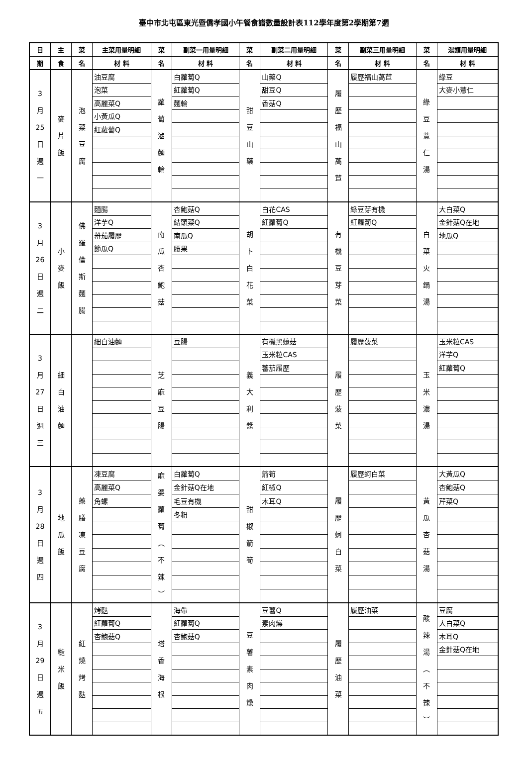臺中市北屯區東光暨僑孝國小午餐食譜數量設計表112學年度第2學期第7週
| 日 | 主 | 菜 | 主菜用量明細 | 菜 | 副菜一用量明細 | 菜 | 副菜二用量明細 | 菜 | 副菜三用量明細 | 菜 | 湯類用量明細 |
| --- | --- | --- | --- | --- | --- | --- | --- | --- | --- | --- | --- |
| 期 | 食 | 名 | 材 料 | 名 | 材 料 | 名 | 材 料 | 名 | 材 料 | 名 | 材 料 |
| 3 月 25 日 週 一 | 麥 片 飯 | 泡 菜 豆 腐 | 油豆腐 | 蘿 蔔 滷 麵 輪 | 白蘿蔔Q | 甜 豆 山 藥 | 山藥Q | 履 歷 福 山 萵 苣 | 履歷福山萵苣 | 綠 豆 薏 仁 湯 | 綠豆 |
| | | | 泡菜 | | 紅蘿蔔Q | | 甜豆Q | | | | 大麥小薏仁 |
| | | | 高麗菜Q | | 麵輪 | | 香菇Q | | | | |
| | | | 小黃瓜Q | | | | | | | | |
| | | | 紅蘿蔔Q | | | | | | | | |
| 3 月 26 日 週 二 | 小 麥 飯 | 佛 羅 倫 斯 麵 腸 | 麵腸 | 南 瓜 杏 鮑 菇 | 杏鮑菇Q | 胡 卜 白 花 菜 | 白花CAS | 有 機 豆 芽 菜 | 綠豆芽有機 | 白 菜 火 鍋 湯 | 大白菜Q |
| | | | 洋芋Q | | 結頭菜Q | | 紅蘿蔔Q | | 紅蘿蔔Q | | 金針菇Q在地 |
| | | | 蕃茄履歷 | | 南瓜Q | | | | | | 地瓜Q |
| | | | 節瓜Q | | 腰果 | | | | | | |
| 3 月 27 日 週 三 | 細 白 油 麵 | | 細白油麵 | 芝 麻 豆 腸 | 豆腸 | 義 大 利 醬 | 有機黑蠔菇 | 履 歷 菠 菜 | 履歷菠菜 | 玉 米 濃 湯 | 玉米粒CAS |
| | | | | | | | 玉米粒CAS | | | | 洋芋Q |
| | | | | | | | 蕃茄履歷 | | | | 紅蘿蔔Q |
| 3 月 28 日 週 四 | 地 瓜 飯 | 藥 膳 凍 豆 腐 | 凍豆腐 | 麻 婆 蘿 蔔 ︵ 不 辣 ︶ | 白蘿蔔Q | 甜 椒 箭 筍 | 箭筍 | 履 歷 蚵 白 菜 | 履歷蚵白菜 | 黃 瓜 杏 菇 湯 | 大黃瓜Q |
| | | | 高麗菜Q | | 金針菇Q在地 | | 紅椒Q | | | | 杏鮑菇Q |
| | | | 角螺 | | 毛豆有機 | | 木耳Q | | | | 芹菜Q |
| | | | | | 冬粉 | | | | | | |
| 3 月 29 日 週 五 | 糙 米 飯 | 紅 燒 烤 麩 | 烤麩 | 塔 香 海 根 | 海帶 | 豆 薯 素 肉 燥 | 豆薯Q | 履 歷 油 菜 | 履歷油菜 | 酸 辣 湯 ︵ 不 辣 ︶ | 豆腐 |
| | | | 紅蘿蔔Q | | 紅蘿蔔Q | | 素肉燥 | | | | 大白菜Q |
| | | | 杏鮑菇Q | | 杏鮑菇Q | | | | | | 木耳Q |
| | | | | | | | | | | | 金針菇Q在地 |